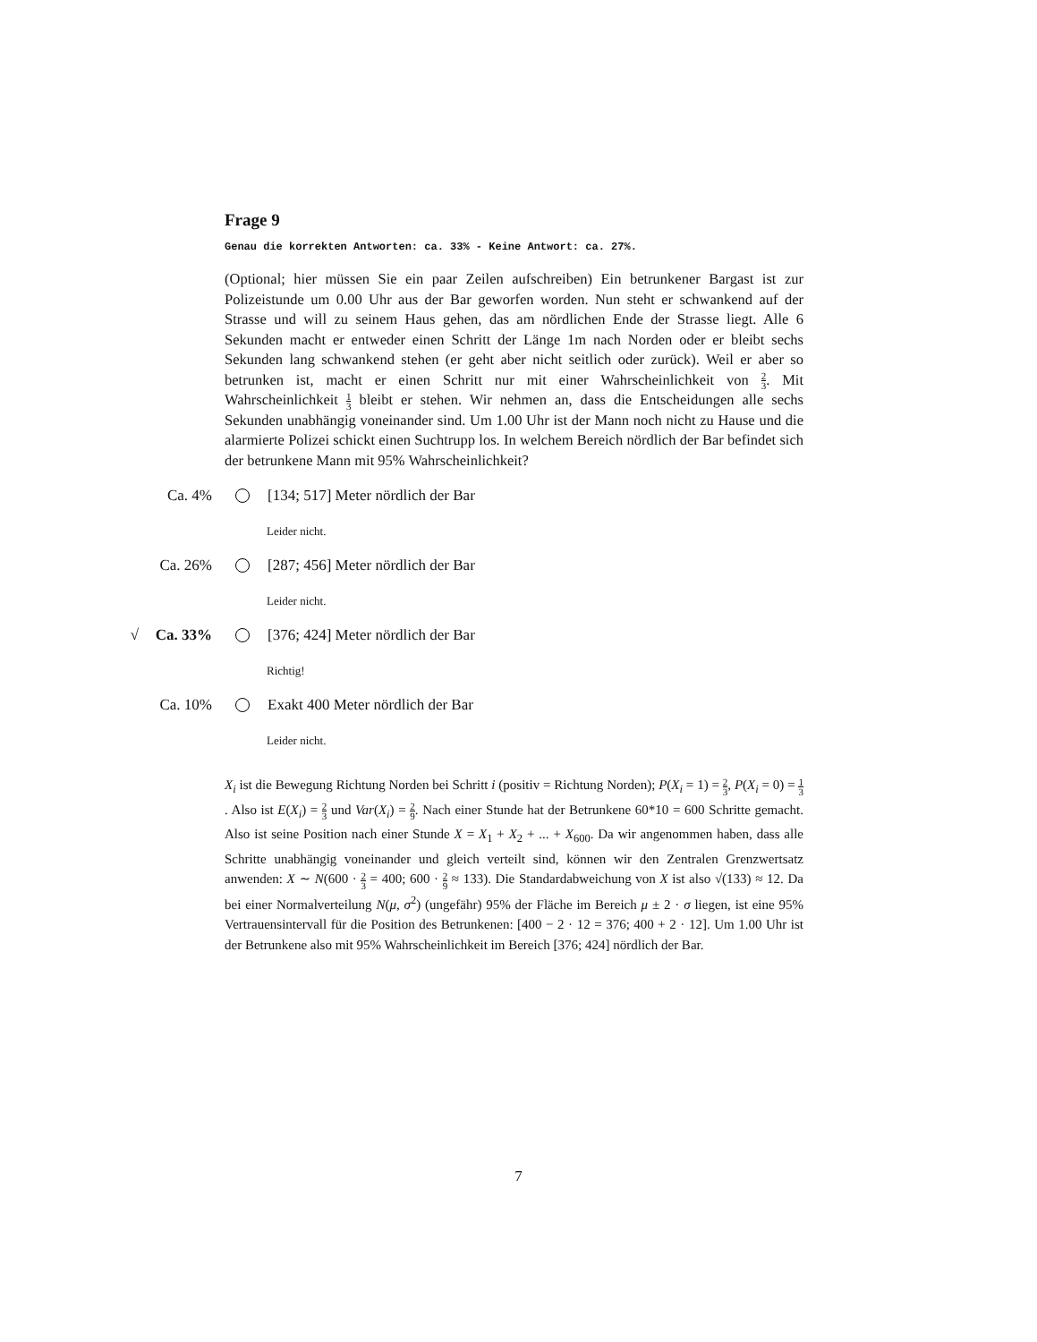Frage 9
Genau die korrekten Antworten: ca. 33% - Keine Antwort: ca. 27%.
(Optional; hier müssen Sie ein paar Zeilen aufschreiben) Ein betrunkener Bargast ist zur Polizeistunde um 0.00 Uhr aus der Bar geworfen worden. Nun steht er schwankend auf der Strasse und will zu seinem Haus gehen, das am nördlichen Ende der Strasse liegt. Alle 6 Sekunden macht er entweder einen Schritt der Länge 1m nach Norden oder er bleibt sechs Sekunden lang schwankend stehen (er geht aber nicht seitlich oder zurück). Weil er aber so betrunken ist, macht er einen Schritt nur mit einer Wahrscheinlichkeit von 2 3. Mit Wahrscheinlichkeit 1 3 bleibt er stehen. Wir nehmen an, dass die Entscheidungen alle sechs Sekunden unabhängig voneinander sind. Um 1.00 Uhr ist der Mann noch nicht zu Hause und die alarmierte Polizei schickt einen Suchtrupp los. In welchem Bereich nördlich der Bar befindet sich der betrunkene Mann mit 95% Wahrscheinlichkeit?
Ca. 4% [134; 517] Meter nördlich der Bar
Leider nicht.
Ca. 26% [287; 456] Meter nördlich der Bar
Leider nicht.
√ Ca. 33% [376; 424] Meter nördlich der Bar
Richtig!
Ca. 10% Exakt 400 Meter nördlich der Bar
Leider nicht.
X<sub>i</sub> ist die Bewegung Richtung Norden bei Schritt i (positiv = Richtung Norden); P(X<sub>i</sub> = 1) = 2 3, P(X<sub>i</sub> = 0) = 1 3. Also ist E(X<sub>i</sub>) = 2 3 und Var(X<sub>i</sub>) = 2 9. Nach einer Stunde hat der Betrunkene 60*10 = 600 Schritte gemacht. Also ist seine Position nach einer Stunde X = X<sub>1</sub> + X<sub>2</sub> + ... + X<sub>600</sub>. Da wir angenommen haben, dass alle Schritte unabhängig voneinander und gleich verteilt sind, können wir den Zentralen Grenzwertsatz anwenden: X ∼ N(600 · 2 3 = 400; 600 · 2 9 ≈ 133). Die Standardabweichung von X ist also √(133) ≈ 12. Da bei einer Normalverteilung N(μ, σ<sup>2</sup>) (ungefähr) 95% der Fläche im Bereich μ ± 2 · σ liegen, ist eine 95% Vertrauensintervall für die Position des Betrunkenen: [400 − 2 · 12 = 376; 400 + 2 · 12]. Um 1.00 Uhr ist der Betrunkene also mit 95% Wahrscheinlichkeit im Bereich [376; 424] nördlich der Bar.
7